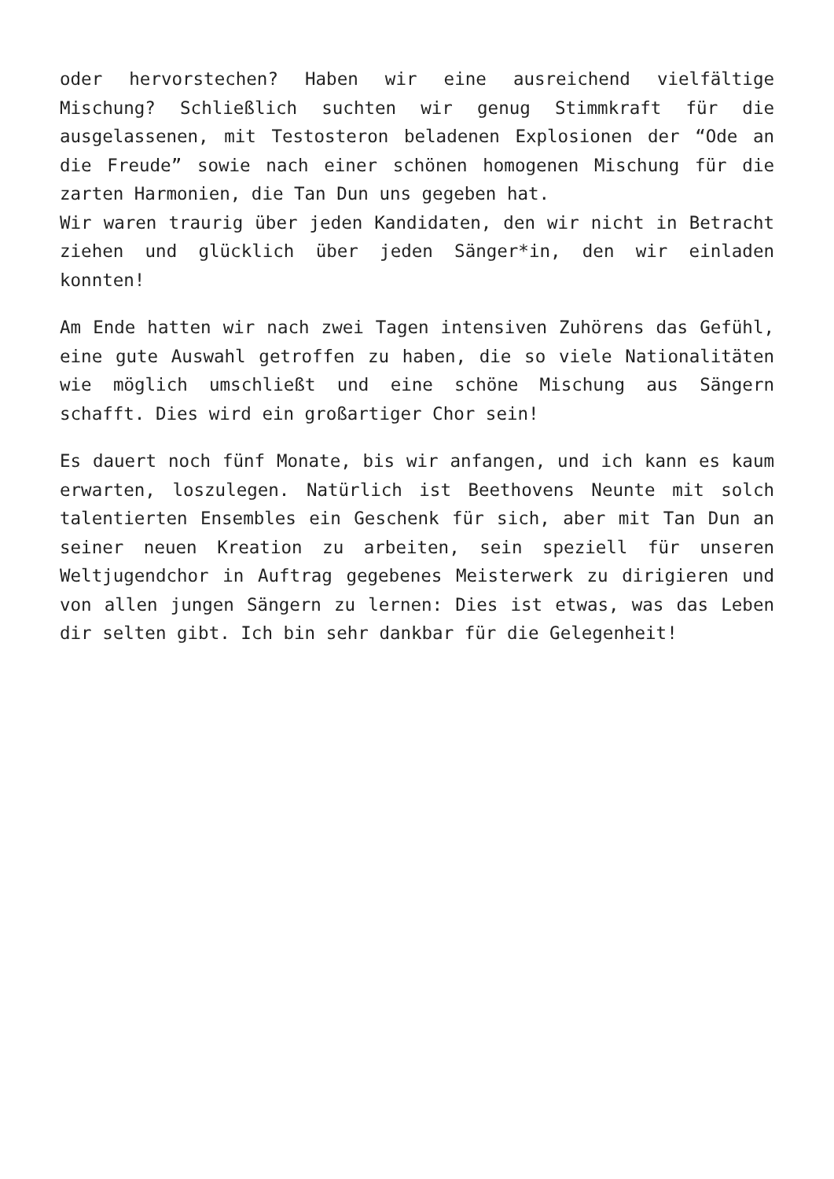oder hervorstechen? Haben wir eine ausreichend vielfältige Mischung? Schließlich suchten wir genug Stimmkraft für die ausgelassenen, mit Testosteron beladenen Explosionen der “Ode an die Freude” sowie nach einer schönen homogenen Mischung für die zarten Harmonien, die Tan Dun uns gegeben hat.
Wir waren traurig über jeden Kandidaten, den wir nicht in Betracht ziehen und glücklich über jeden Sänger*in, den wir einladen konnten!
Am Ende hatten wir nach zwei Tagen intensiven Zuhörens das Gefühl, eine gute Auswahl getroffen zu haben, die so viele Nationalitäten wie möglich umschließt und eine schöne Mischung aus Sängern schafft. Dies wird ein großartiger Chor sein!
Es dauert noch fünf Monate, bis wir anfangen, und ich kann es kaum erwarten, loszulegen. Natürlich ist Beethovens Neunte mit solch talentierten Ensembles ein Geschenk für sich, aber mit Tan Dun an seiner neuen Kreation zu arbeiten, sein speziell für unseren Weltjugendchor in Auftrag gegebenes Meisterwerk zu dirigieren und von allen jungen Sängern zu lernen: Dies ist etwas, was das Leben dir selten gibt. Ich bin sehr dankbar für die Gelegenheit!